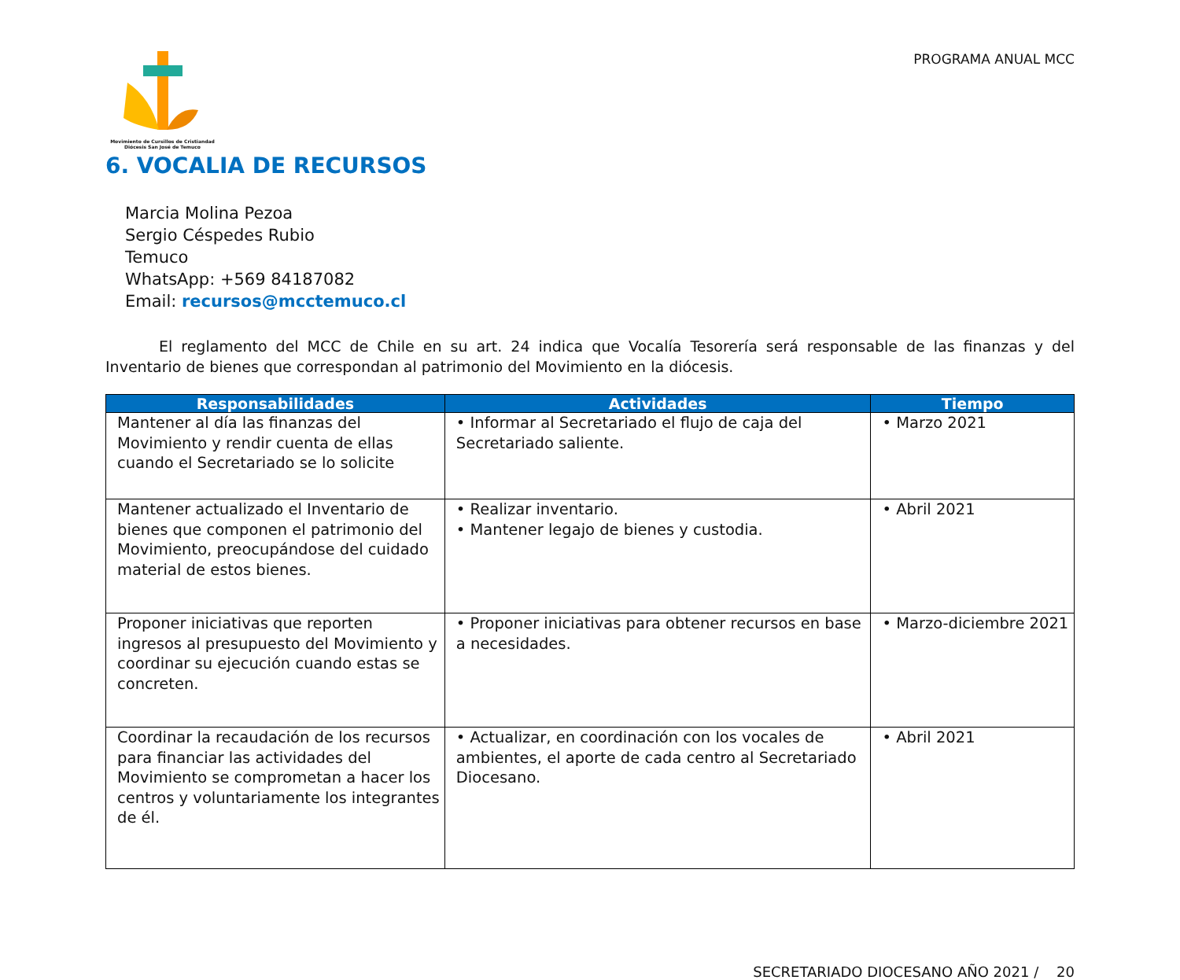Movimiento de Cursillos de Cristiandad
Diócesis San José de Temuco
PROGRAMA ANUAL MCC
6. VOCALIA DE RECURSOS
Marcia Molina Pezoa
Sergio Céspedes Rubio
Temuco
WhatsApp: +569 84187082
Email: recursos@mcctemuco.cl
El reglamento del MCC de Chile en su art. 24 indica que Vocalía Tesorería será responsable de las finanzas y del Inventario de bienes que correspondan al patrimonio del Movimiento en la diócesis.
| Responsabilidades | Actividades | Tiempo |
| --- | --- | --- |
| Mantener al día las finanzas del Movimiento y rendir cuenta de ellas cuando el Secretariado se lo solicite | • Informar al Secretariado el flujo de caja del Secretariado saliente. | • Marzo 2021 |
| Mantener actualizado el Inventario de bienes que componen el patrimonio del Movimiento, preocupándose del cuidado material de estos bienes. | • Realizar inventario. • Mantener legajo de bienes y custodia. | • Abril 2021 |
| Proponer iniciativas que reporten ingresos al presupuesto del Movimiento y coordinar su ejecución cuando estas se concreten. | • Proponer iniciativas para obtener recursos en base a necesidades. | • Marzo-diciembre 2021 |
| Coordinar la recaudación de los recursos para financiar las actividades del Movimiento se comprometan a hacer los centros y voluntariamente los integrantes de él. | • Actualizar, en coordinación con los vocales de ambientes, el aporte de cada centro al Secretariado Diocesano. | • Abril 2021 |
SECRETARIADO DIOCESANO AÑO 2021 / 20